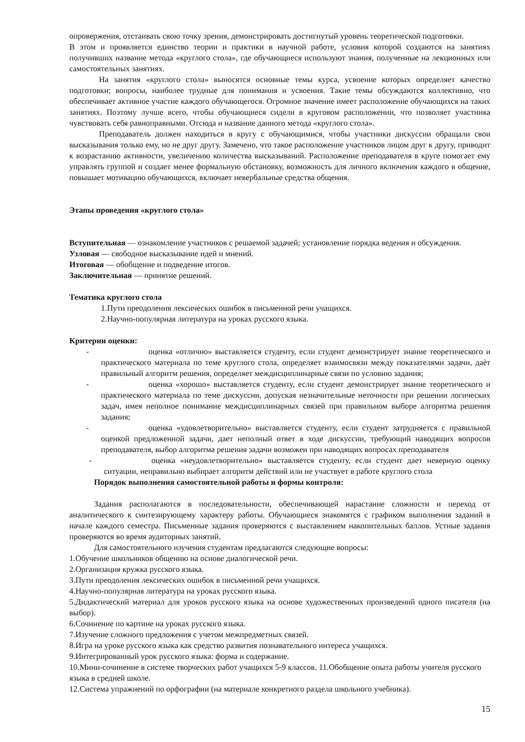опровержения, отстаивать свою точку зрения, демонстрировать достигнутый уровень теоретической подготовки.
В этом и проявляется единство теории и практики в научной работе, условия которой создаются на занятиях получивших название метода «круглого стола», где обучающиеся используют знания, полученные на лекционных или самостоятельных занятиях.
На занятия «круглого стола» выносятся основные темы курса, усвоение которых определяет качество подготовки; вопросы, наиболее трудные для понимания и усвоения. Такие темы обсуждаются коллективно, что обеспечивает активное участие каждого обучающегося. Огромное значение имеет расположение обучающихся на таких занятиях. Поэтому лучше всего, чтобы обучающиеся сидели в круговом расположении, что позволяет участника чувствовать себя равноправными. Отсюда и название данного метода «круглого стола».
Преподаватель должен находиться в кругу с обучающимися, чтобы участники дискуссии обращали свои высказывания только ему, но не друг другу. Замечено, что такое расположение участников лицом друг к другу, приводит к возрастанию активности, увеличению количества высказываний. Расположение преподавателя в круге помогает ему управлять группой и создает менее формальную обстановку, возможность для личного включения каждого в общение, повышает мотивацию обучающихся, включает невербальные средства общения.
Этапы проведения «круглого стола»
Вступительная — ознакомление участников с решаемой задачей; установление порядка ведения и обсуждения.
Узловая — свободное высказывание идей и мнений.
Итоговая — обобщение и подведение итогов.
Заключительная — принятие решений.
Тематика круглого стола
1.Пути преодоления лексических ошибок в письменной речи учащихся.
2.Научно-популярная литература на уроках русского языка.
Критерии оценки:
- оценка «отлично» выставляется студенту, если студент демонстрирует знание теоретического и практического материала по теме круглого стола, определяет взаимосвязи между показателями задачи, даѐт правильный алгоритм решения, определяет междисциплинарные связи по условию задания;
- оценка «хорошо» выставляется студенту, если студент демонстрирует знание теоретического и практического материала по теме дискуссии, допуская незначительные неточности при решении логических задач, имея неполное понимание междисциплинарных связей при правильном выборе алгоритма решения задания;
- оценка «удовлетворительно» выставляется студенту, если студент затрудняется с правильной оценкой предложенной задачи, дает неполный ответ в ходе дискуссии, требующий наводящих вопросов преподавателя, выбор алгоритма решения задачи возможен при наводящих вопросах преподавателя
- оценка «неудовлетворительно» выставляется студенту, если студент дает неверную оценку ситуации, неправильно выбирает алгоритм действий или не участвует в работе круглого стола
Порядок выполнения самостоятельной работы и формы контроля:
Задания располагаются в последовательности, обеспечивающей нарастание сложности и переход от аналитического к синтезирующему характеру работы. Обучающиеся знакомятся с графиком выполнения заданий в начале каждого семестра. Письменные задания проверяются с выставлением накопительных баллов. Устные задания проверяются во время аудиторных занятий.
Для самостоятельного изучения студентам предлагаются следующие вопросы:
1.Обучение школьников общению на основе диалогической речи.
2.Организация кружка русского языка.
3.Пути преодоления лексических ошибок в письменной речи учащихся.
4.Научно-популярная литература на уроках русского языка.
5.Дидактический материал для уроков русского языка на основе художественных произведений одного писателя (на выбор).
6.Сочинение по картине на уроках русского языка.
7.Изучение сложного предложения с учетом межпредметных связей.
8.Игра на уроке русского языка как средство развития познавательного интереса учащихся.
9.Интегрированный урок русского языка: форма и содержание.
10.Мини-сочинение в системе творческих работ учащихся 5-9 классов. 11.Обобщение опыта работы учителя русского языка в средней школе.
12.Система упражнений по орфографии (на материале конкретного раздела школьного учебника).
15